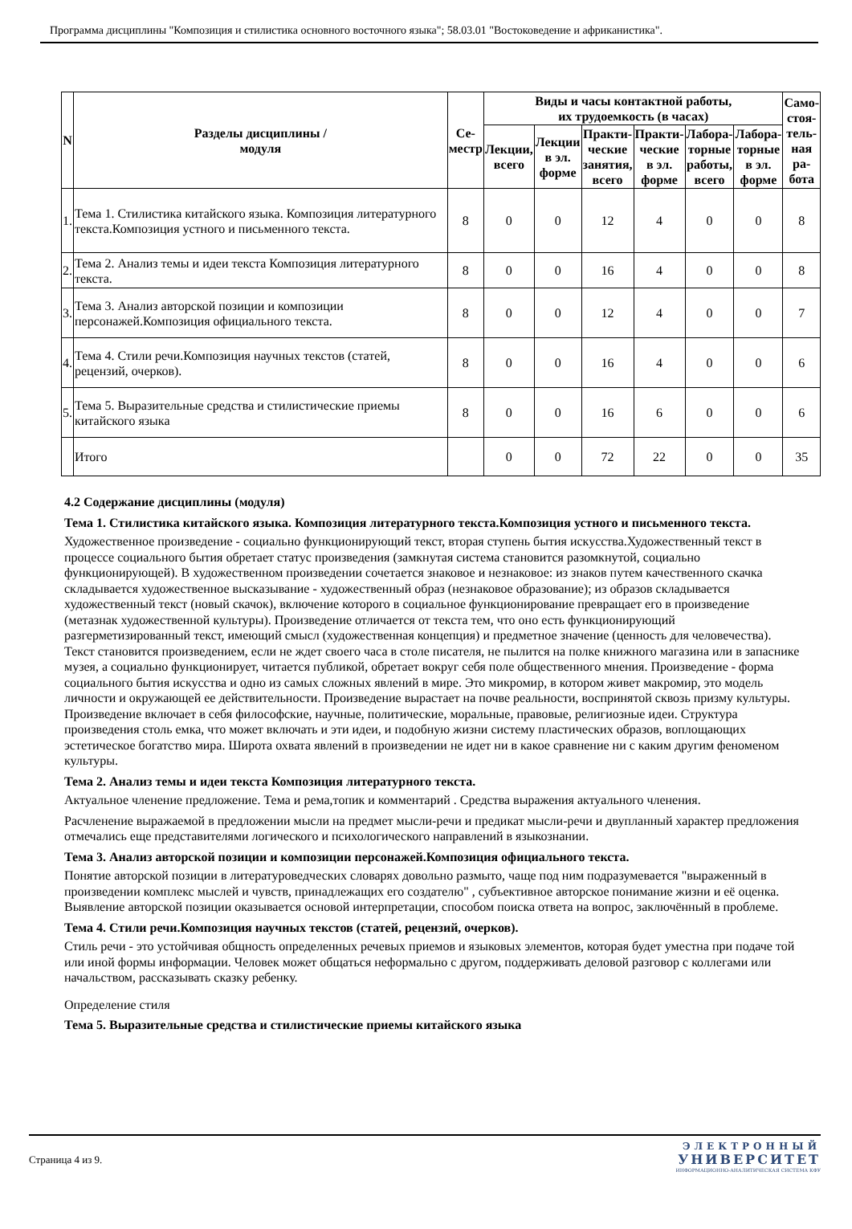Программа дисциплины "Композиция и стилистика основного восточного языка"; 58.03.01 "Востоковедение и африканистика".
| N | Разделы дисциплины / модуля | Се- местр | Виды и часы контактной работы, их трудоемкость (в часах) | | | | | | Само- стоя- тель- ная ра- бота |
| --- | --- | --- | --- | --- | --- | --- | --- | --- | --- |
| | | | Лекции, всего | Лекции в эл. форме | Практи- ческие занятия, всего | Практи- ческие в эл. форме | Лабора- торные работы, всего | Лабора- торные в эл. форме | |
| 1. | Тема 1. Стилистика китайского языка. Композиция литературного текста.Композиция устного и письменного текста. | 8 | 0 | 0 | 12 | 4 | 0 | 0 | 8 |
| 2. | Тема 2. Анализ темы и идеи текста Композиция литературного текста. | 8 | 0 | 0 | 16 | 4 | 0 | 0 | 8 |
| 3. | Тема 3. Анализ авторской позиции и композиции персонажей.Композиция официального текста. | 8 | 0 | 0 | 12 | 4 | 0 | 0 | 7 |
| 4. | Тема 4. Стили речи.Композиция научных текстов (статей, рецензий, очерков). | 8 | 0 | 0 | 16 | 4 | 0 | 0 | 6 |
| 5. | Тема 5. Выразительные средства и стилистические приемы китайского языка | 8 | 0 | 0 | 16 | 6 | 0 | 0 | 6 |
| | Итого | | 0 | 0 | 72 | 22 | 0 | 0 | 35 |
4.2 Содержание дисциплины (модуля)
Тема 1. Стилистика китайского языка. Композиция литературного текста.Композиция устного и письменного текста.
Художественное произведение - социально функционирующий текст, вторая ступень бытия искусства.Художественный текст в процессе социального бытия обретает статус произведения (замкнутая система становится разомкнутой, социально функционирующей). В художественном произведении сочетается знаковое и незнаковое: из знаков путем качественного скачка складывается художественное высказывание - художественный образ (незнаковое образование); из образов складывается художественный текст (новый скачок), включение которого в социальное функционирование превращает его в произведение (метазнак художественной культуры). Произведение отличается от текста тем, что оно есть функционирующий разгерметизированный текст, имеющий смысл (художественная концепция) и предметное значение (ценность для человечества). Текст становится произведением, если не ждет своего часа в столе писателя, не пылится на полке книжного магазина или в запаснике музея, а социально функционирует, читается публикой, обретает вокруг себя поле общественного мнения. Произведение - форма социального бытия искусства и одно из самых сложных явлений в мире. Это микромир, в котором живет макромир, это модель личности и окружающей ее действительности. Произведение вырастает на почве реальности, воспринятой сквозь призму культуры. Произведение включает в себя философские, научные, политические, моральные, правовые, религиозные идеи. Структура произведения столь емка, что может включать и эти идеи, и подобную жизни систему пластических образов, воплощающих эстетическое богатство мира. Широта охвата явлений в произведении не идет ни в какое сравнение ни с каким другим феноменом культуры.
Тема 2. Анализ темы и идеи текста Композиция литературного текста.
Актуальное членение предложение. Тема и рема,топик и комментарий . Средства выражения актуального членения.
Расчленение выражаемой в предложении мысли на предмет мысли-речи и предикат мысли-речи и двупланный характер предложения отмечались еще представителями логического и психологического направлений в языкознании.
Тема 3. Анализ авторской позиции и композиции персонажей.Композиция официального текста.
Понятие авторской позиции в литературоведческих словарях довольно размыто, чаще под ним подразумевается "выраженный в произведении комплекс мыслей и чувств, принадлежащих его создателю" , субъективное авторское понимание жизни и её оценка. Выявление авторской позиции оказывается основой интерпретации, способом поиска ответа на вопрос, заключённый в проблеме.
Тема 4. Стили речи.Композиция научных текстов (статей, рецензий, очерков).
Стиль речи - это устойчивая общность определенных речевых приемов и языковых элементов, которая будет уместна при подаче той или иной формы информации. Человек может общаться неформально с другом, поддерживать деловой разговор с коллегами или начальством, рассказывать сказку ребенку.
Определение стиля
Тема 5. Выразительные средства и стилистические приемы китайского языка
Страница 4 из 9.
ЭЛЕКТРОННЫЙ
УНИВЕРСИТЕТ
ИНФОРМАЦИОННО-АНАЛИТИЧЕСКАЯ СИСТЕМА КФУ